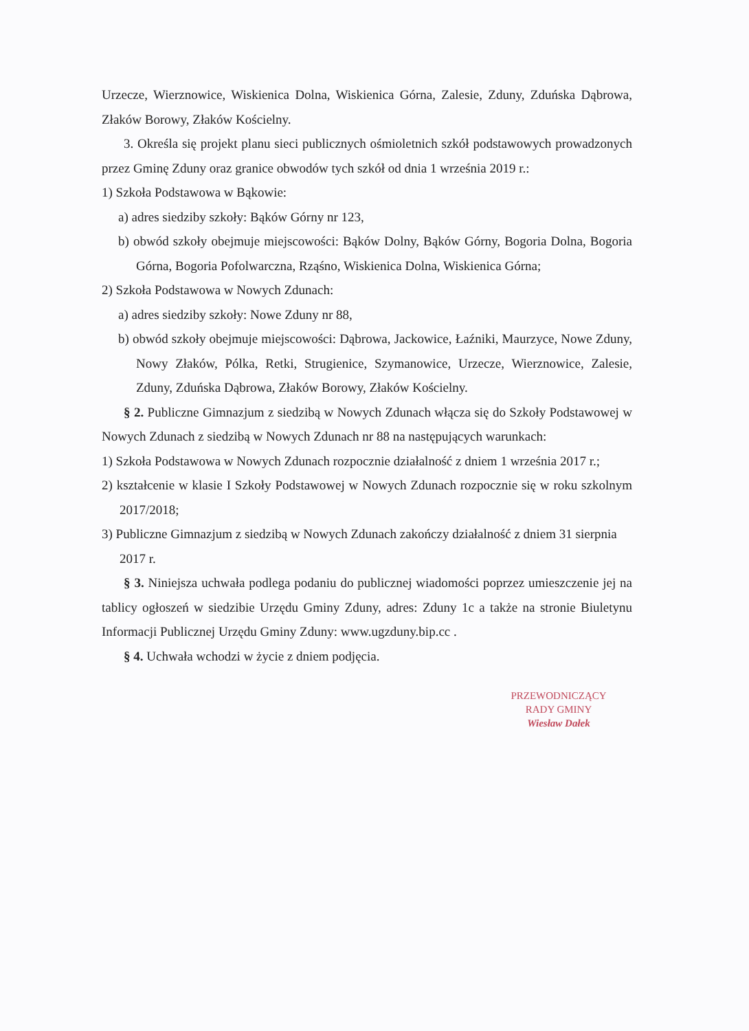Urzecze, Wierznowice, Wiskienica Dolna, Wiskienica Górna, Zalesie, Zduny, Zduńska Dąbrowa, Złaków Borowy, Złaków Kościelny.
3. Określa się projekt planu sieci publicznych ośmioletnich szkół podstawowych prowadzonych przez Gminę Zduny oraz granice obwodów tych szkół od dnia 1 września 2019 r.:
1) Szkoła Podstawowa w Bąkowie:
a) adres siedziby szkoły: Bąków Górny nr 123,
b) obwód szkoły obejmuje miejscowości: Bąków Dolny, Bąków Górny, Bogoria Dolna, Bogoria Górna, Bogoria Pofolwarczna, Rząśno, Wiskienica Dolna, Wiskienica Górna;
2) Szkoła Podstawowa w Nowych Zdunach:
a) adres siedziby szkoły: Nowe Zduny nr 88,
b) obwód szkoły obejmuje miejscowości: Dąbrowa, Jackowice, Łaźniki, Maurzyce, Nowe Zduny, Nowy Złaków, Pólka, Retki, Strugienice, Szymanowice, Urzecze, Wierznowice, Zalesie, Zduny, Zduńska Dąbrowa, Złaków Borowy, Złaków Kościelny.
§ 2. Publiczne Gimnazjum z siedzibą w Nowych Zdunach włącza się do Szkoły Podstawowej w Nowych Zdunach z siedzibą w Nowych Zdunach nr 88 na następujących warunkach:
1) Szkoła Podstawowa w Nowych Zdunach rozpocznie działalność z dniem 1 września 2017 r.;
2) kształcenie w klasie I Szkoły Podstawowej w Nowych Zdunach rozpocznie się w roku szkolnym 2017/2018;
3) Publiczne Gimnazjum z siedzibą w Nowych Zdunach zakończy działalność z dniem 31 sierpnia
2017 r.
§ 3. Niniejsza uchwała podlega podaniu do publicznej wiadomości poprzez umieszczenie jej na tablicy ogłoszeń w siedzibie Urzędu Gminy Zduny, adres: Zduny 1c a także na stronie Biuletynu Informacji Publicznej Urzędu Gminy Zduny: www.ugzduny.bip.cc .
§ 4. Uchwała wchodzi w życie z dniem podjęcia.
PRZEWODNICZĄCY
RADY GMINY
Wiesław Dałek